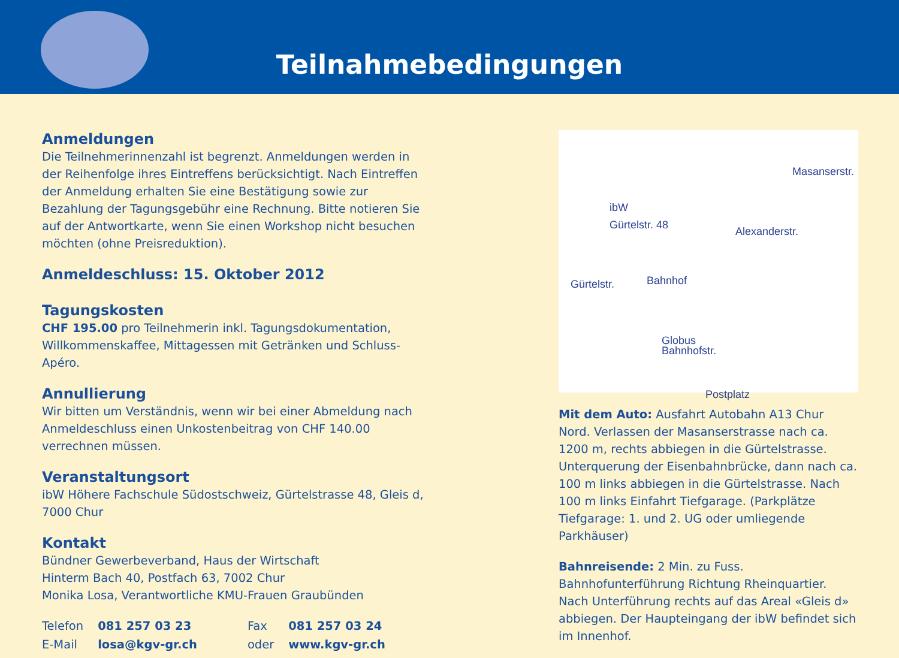Teilnahmebedingungen
Anmeldungen
Die Teilnehmerinnenzahl ist begrenzt. Anmeldungen werden in der Reihenfolge ihres Eintreffens berücksichtigt. Nach Eintreffen der Anmeldung erhalten Sie eine Bestätigung sowie zur Bezahlung der Tagungsgebühr eine Rechnung. Bitte notieren Sie auf der Antwortkarte, wenn Sie einen Workshop nicht besuchen möchten (ohne Preisreduktion).
Anmeldeschluss: 15. Oktober 2012
Tagungskosten
CHF 195.00 pro Teilnehmerin inkl. Tagungsdokumentation, Willkommenskaffee, Mittagessen mit Getränken und Schluss-Apéro.
Annullierung
Wir bitten um Verständnis, wenn wir bei einer Abmeldung nach Anmeldeschluss einen Unkostenbeitrag von CHF 140.00 verrechnen müssen.
Veranstaltungsort
ibW Höhere Fachschule Südostschweiz, Gürtelstrasse 48, Gleis d, 7000 Chur
Kontakt
Bündner Gewerbeverband, Haus der Wirtschaft
Hinterm Bach 40, Postfach 63, 7002 Chur
Monika Losa, Verantwortliche KMU-Frauen Graubünden
| Telefon | 081 257 03 23 | Fax | 081 257 03 24 |
| E-Mail | losa@kgv-gr.ch | oder | www.kgv-gr.ch |
Masanserstr.
ibW
Gürtelstr. 48
Alexanderstr.
Gürtelstr. Bahnhof
Globus
Bahnhofstr.
Postplatz
Mit dem Auto: Ausfahrt Autobahn A13 Chur Nord. Verlassen der Masanserstrasse nach ca. 1200 m, rechts abbiegen in die Gürtelstrasse. Unterquerung der Eisenbahnbrücke, dann nach ca. 100 m links abbiegen in die Gürtelstrasse. Nach 100 m links Einfahrt Tiefgarage. (Parkplätze Tiefgarage: 1. und 2. UG oder umliegende Parkhäuser)
Bahnreisende: 2 Min. zu Fuss. Bahnhofunterführung Richtung Rheinquartier. Nach Unterführung rechts auf das Areal «Gleis d» abbiegen. Der Haupteingang der ibW befindet sich im Innenhof.